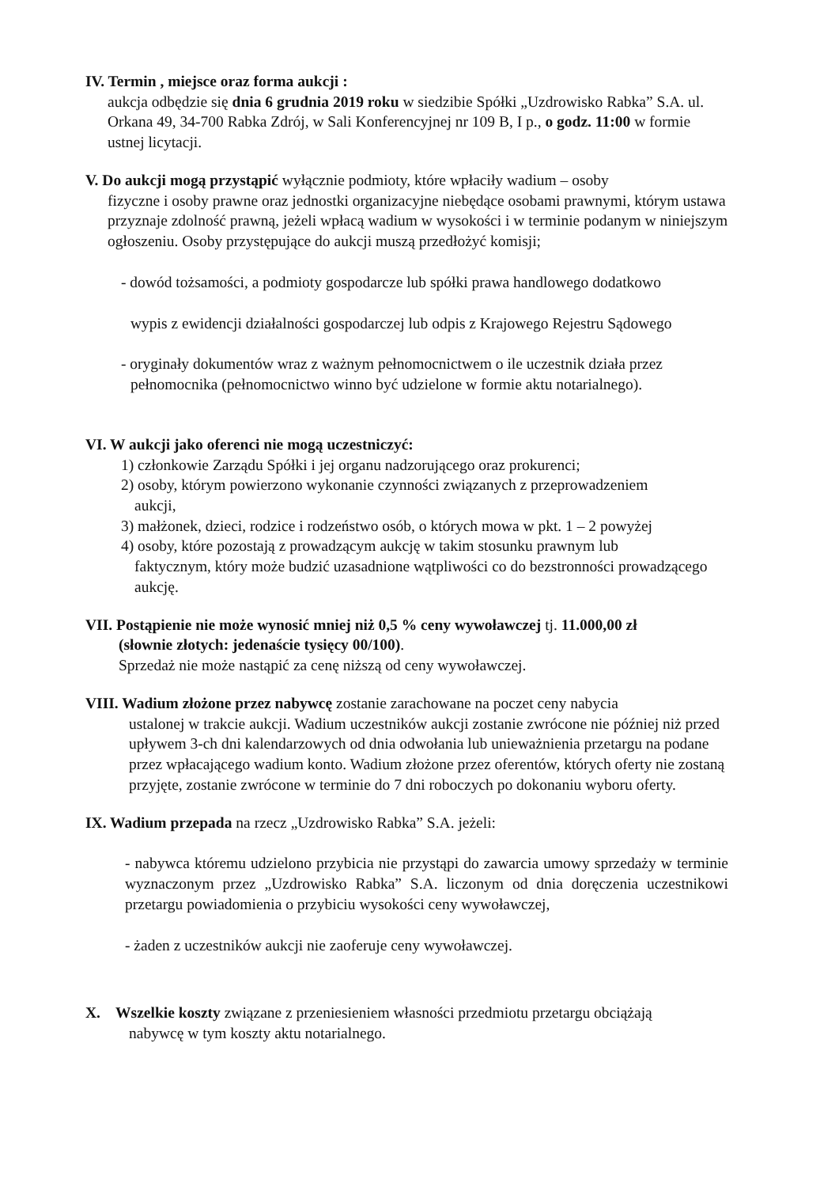IV. Termin , miejsce oraz forma aukcji :
aukcja odbędzie się dnia 6 grudnia 2019 roku w siedzibie Spółki „Uzdrowisko Rabka” S.A. ul. Orkana 49, 34-700 Rabka Zdrój, w Sali Konferencyjnej nr 109 B, I p., o godz. 11:00 w formie ustnej licytacji.
V. Do aukcji mogą przystąpić wyłącznie podmioty, które wpłaciły wadium – osoby
fizyczne i osoby prawne oraz jednostki organizacyjne niebędące osobami prawnymi, którym ustawa przyznaje zdolność prawną, jeżeli wpłacą wadium w wysokości i w terminie podanym w niniejszym ogłoszeniu. Osoby przystępujące do aukcji muszą przedłożyć komisji;
- dowód tożsamości, a podmioty gospodarcze lub spółki prawa handlowego dodatkowo
wypis z ewidencji działalności gospodarczej lub odpis z Krajowego Rejestru Sądowego
- oryginały dokumentów wraz z ważnym pełnomocnictwem o ile uczestnik działa przez
pełnomocnika (pełnomocnictwo winno być udzielone w formie aktu notarialnego).
VI. W aukcji jako oferenci nie mogą uczestniczyć:
1) członkowie Zarządu Spółki i jej organu nadzorującego oraz prokurenci;
2) osoby, którym powierzono wykonanie czynności związanych z przeprowadzeniem
aukcji,
3) małżonek, dzieci, rodzice i rodzeństwo osób, o których mowa w pkt. 1 – 2 powyżej
4) osoby, które pozostają z prowadzącym aukcję w takim stosunku prawnym lub
faktycznym, który może budzić uzasadnione wątpliwości co do bezstronności prowadzącego aukcję.
VII. Postąpienie nie może wynosić mniej niż 0,5 % ceny wywoławczej tj. 11.000,00 zł
(słownie złotych: jedenaście tysięcy 00/100).
Sprzedaż nie może nastąpić za cenę niższą od ceny wywoławczej.
VIII. Wadium złożone przez nabywcę zostanie zarachowane na poczet ceny nabycia
ustalonej w trakcie aukcji. Wadium uczestników aukcji zostanie zwrócone nie później niż przed upływem 3-ch dni kalendarzowych od dnia odwołania lub unieważnienia przetargu na podane przez wpłacającego wadium konto. Wadium złożone przez oferentów, których oferty nie zostaną przyjęte, zostanie zwrócone w terminie do 7 dni roboczych po dokonaniu wyboru oferty.
IX. Wadium przepada na rzecz „Uzdrowisko Rabka” S.A. jeżeli:
- nabywca któremu udzielono przybicia nie przystąpi do zawarcia umowy sprzedaży w terminie wyznaczonym przez „Uzdrowisko Rabka” S.A. liczonym od dnia doręczenia uczestnikowi przetargu powiadomienia o przybiciu wysokości ceny wywoławczej,
- żaden z uczestników aukcji nie zaoferuje ceny wywoławczej.
X. Wszelkie koszty związane z przeniesieniem własności przedmiotu przetargu obciążają
nabywcę w tym koszty aktu notarialnego.